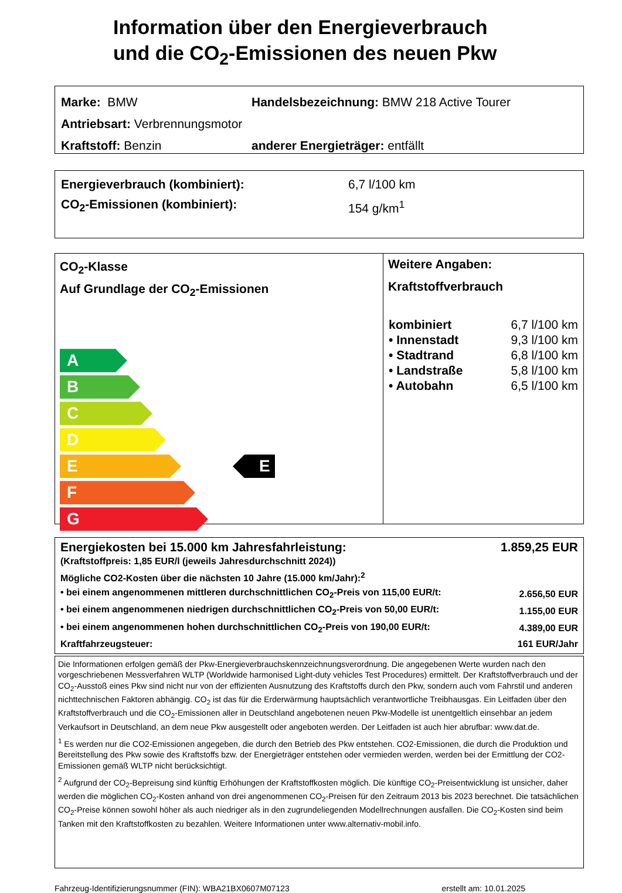Information über den Energieverbrauch
und die CO<sub>2</sub>-Emissionen des neuen Pkw
Marke: BMW Handelsbezeichnung: BMW 218 Active Tourer
Antriebsart: Verbrennungsmotor
Kraftstoff: Benzin anderer Energieträger: entfällt
Energieverbrauch (kombiniert): 6,7 l/100 km
CO<sub>2</sub>-Emissionen (kombiniert): 154 g/km<sup>1</sup>
CO<sub>2</sub>-Klasse
Auf Grundlage der CO<sub>2</sub>-Emissionen
A
B
C
D
E
F
G
E
Weitere Angaben:
Kraftstoffverbrauch
| kombiniert | 6,7 l/100 km |
| • Innenstadt | 9,3 l/100 km |
| • Stadtrand | 6,8 l/100 km |
| • Landstraße | 5,8 l/100 km |
| • Autobahn | 6,5 l/100 km |
| Energiekosten bei 15.000 km Jahresfahrleistung: | 1.859,25 EUR |
| (Kraftstoffpreis: 1,85 EUR/l (jeweils Jahresdurchschnitt 2024)) | |
| Mögliche CO2-Kosten über die nächsten 10 Jahre (15.000 km/Jahr):<sup>2</sup> | |
| • bei einem angenommenen mittleren durchschnittlichen CO<sub>2</sub>-Preis von 115,00 EUR/t: | 2.656,50 EUR |
| • bei einem angenommenen niedrigen durchschnittlichen CO<sub>2</sub>-Preis von 50,00 EUR/t: | 1.155,00 EUR |
| • bei einem angenommenen hohen durchschnittlichen CO<sub>2</sub>-Preis von 190,00 EUR/t: | 4.389,00 EUR |
| Kraftfahrzeugsteuer: | 161 EUR/Jahr |
Die Informationen erfolgen gemäß der Pkw-Energieverbrauchskennzeichnungsverordnung. Die angegebenen Werte wurden nach den vorgeschriebenen Messverfahren WLTP (Worldwide harmonised Light-duty vehicles Test Procedures) ermittelt. Der Kraftstoffverbrauch und der CO<sub>2</sub>-Ausstoß eines Pkw sind nicht nur von der effizienten Ausnutzung des Kraftstoffs durch den Pkw, sondern auch vom Fahrstil und anderen nichttechnischen Faktoren abhängig. CO<sub>2</sub> ist das für die Erderwärmung hauptsächlich verantwortliche Treibhausgas. Ein Leitfaden über den Kraftstoffverbrauch und die CO<sub>2</sub>-Emissionen aller in Deutschland angebotenen neuen Pkw-Modelle ist unentgeltlich einsehbar an jedem Verkaufsort in Deutschland, an dem neue Pkw ausgestellt oder angeboten werden. Der Leitfaden ist auch hier abrufbar: www.dat.de.
<sup>1</sup> Es werden nur die CO2-Emissionen angegeben, die durch den Betrieb des Pkw entstehen. CO2-Emissionen, die durch die Produktion und Bereitstellung des Pkw sowie des Kraftstoffs bzw. der Energieträger entstehen oder vermieden werden, werden bei der Ermittlung der CO2-Emissionen gemäß WLTP nicht berücksichtigt.
<sup>2</sup> Aufgrund der CO<sub>2</sub>-Bepreisung sind künftig Erhöhungen der Kraftstoffkosten möglich. Die künftige CO<sub>2</sub>-Preisentwicklung ist unsicher, daher werden die möglichen CO<sub>2</sub>-Kosten anhand von drei angenommenen CO<sub>2</sub>-Preisen für den Zeitraum 2013 bis 2023 berechnet. Die tatsächlichen CO<sub>2</sub>-Preise können sowohl höher als auch niedriger als in den zugrundeliegenden Modellrechnungen ausfallen. Die CO<sub>2</sub>-Kosten sind beim Tanken mit den Kraftstoffkosten zu bezahlen. Weitere Informationen unter www.alternativ-mobil.info.
Fahrzeug-Identifizierungsnummer (FIN): WBA21BX0607M07123 erstellt am: 10.01.2025